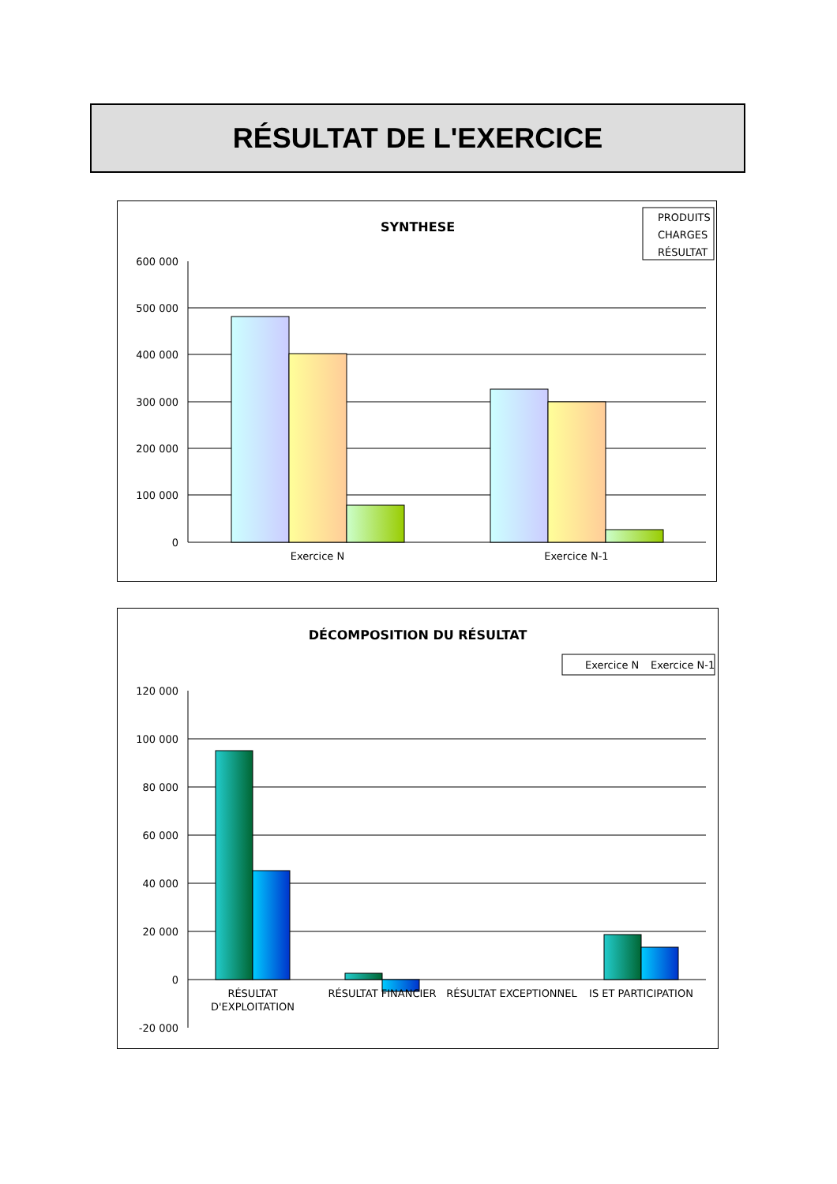RÉSULTAT DE L'EXERCICE
SYNTHESE
PRODUITS
CHARGES
RÉSULTAT
600 000
500 000
400 000
300 000
200 000
100 000
0
Exercice N
Exercice N-1
DÉCOMPOSITION DU RÉSULTAT
Exercice N
Exercice N-1
120 000
100 000
80 000
60 000
40 000
20 000
0
-20 000
RÉSULTAT
D'EXPLOITATION
RÉSULTAT FINANCIER
RÉSULTAT EXCEPTIONNEL
IS ET PARTICIPATION